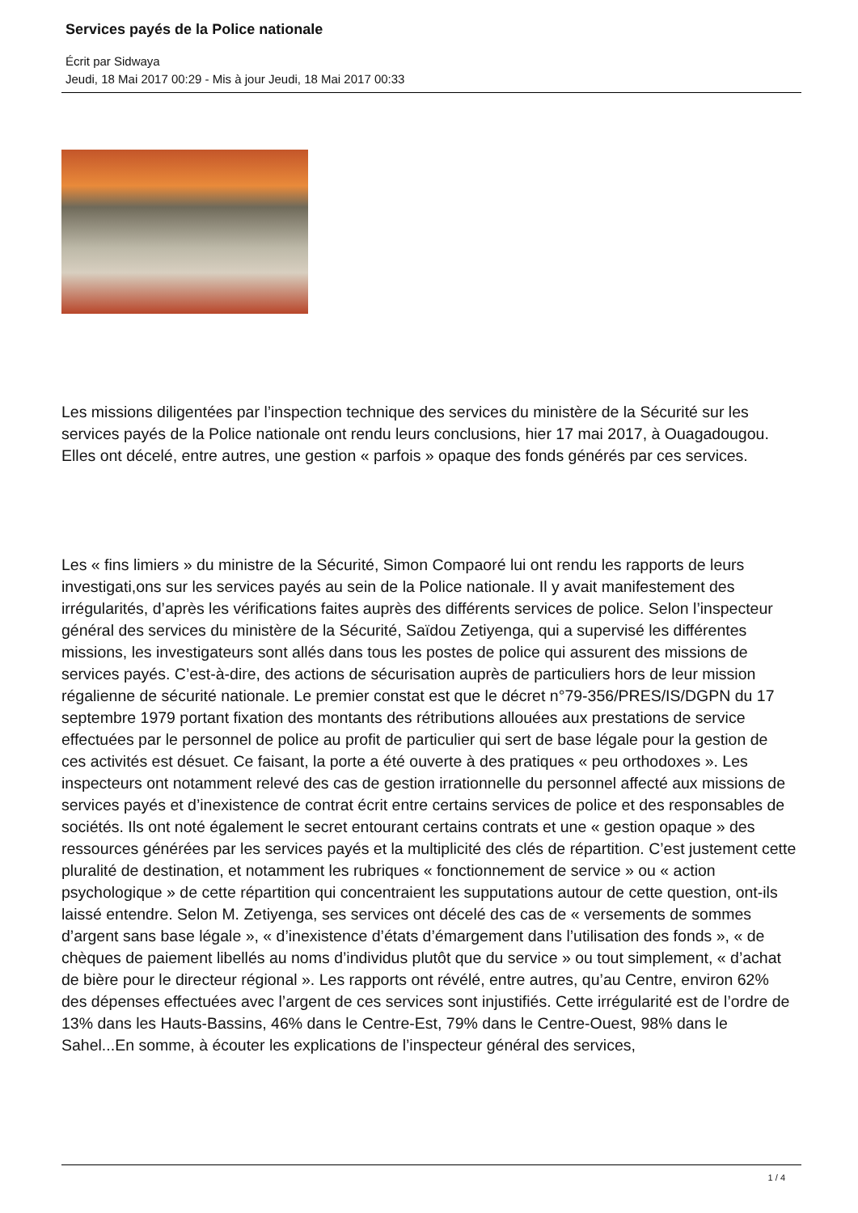Services payés de la Police nationale
Écrit par Sidwaya
Jeudi, 18 Mai 2017 00:29 - Mis à jour Jeudi, 18 Mai 2017 00:33
Les missions diligentées par l’inspection technique des services du ministère de la Sécurité sur les services payés de la Police nationale ont rendu leurs conclusions, hier 17 mai 2017, à Ouagadougou. Elles ont décelé, entre autres, une gestion « parfois » opaque des fonds générés par ces services.
Les « fins limiers » du ministre de la Sécurité, Simon Compaoré lui ont rendu les rapports de leurs investigati,ons sur les services payés au sein de la Police nationale. Il y avait manifestement des irrégularités, d’après les vérifications faites auprès des différents services de police. Selon l’inspecteur général des services du ministère de la Sécurité, Saïdou Zetiyenga, qui a supervisé les différentes missions, les investigateurs sont allés dans tous les postes de police qui assurent des missions de services payés. C’est-à-dire, des actions de sécurisation auprès de particuliers hors de leur mission régalienne de sécurité nationale. Le premier constat est que le décret n°79-356/PRES/IS/DGPN du 17 septembre 1979 portant fixation des montants des rétributions allouées aux prestations de service effectuées par le personnel de police au profit de particulier qui sert de base légale pour la gestion de ces activités est désuet. Ce faisant, la porte a été ouverte à des pratiques « peu orthodoxes ». Les inspecteurs ont notamment relevé des cas de gestion irrationnelle du personnel affecté aux missions de services payés et d’inexistence de contrat écrit entre certains services de police et des responsables de sociétés. Ils ont noté également le secret entourant certains contrats et une « gestion opaque » des ressources générées par les services payés et la multiplicité des clés de répartition. C’est justement cette pluralité de destination, et notamment les rubriques « fonctionnement de service » ou « action psychologique » de cette répartition qui concentraient les supputations autour de cette question, ont-ils laissé entendre. Selon M. Zetiyenga, ses services ont décelé des cas de « versements de sommes d’argent sans base légale », « d’inexistence d’états d’émargement dans l’utilisation des fonds », « de chèques de paiement libellés au noms d’individus plutôt que du service » ou tout simplement, « d’achat de bière pour le directeur régional ». Les rapports ont révélé, entre autres, qu’au Centre, environ 62% des dépenses effectuées avec l’argent de ces services sont injustifiés. Cette irrégularité est de l’ordre de 13% dans les Hauts-Bassins, 46% dans le Centre-Est, 79% dans le Centre-Ouest, 98% dans le Sahel...En somme, à écouter les explications de l’inspecteur général des services,
1 / 4